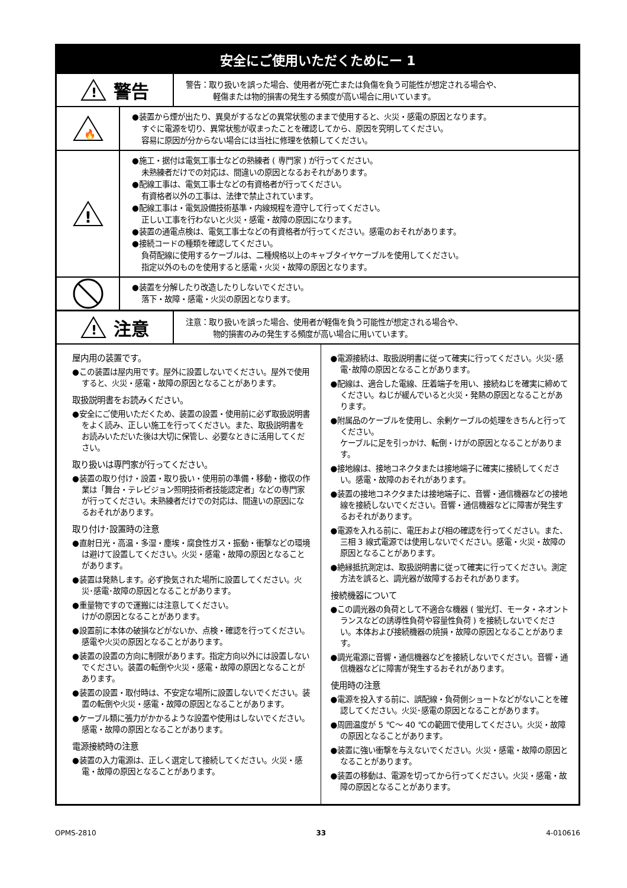安全にご使用いただくためにー 1
!
警告
警告：取り扱いを誤った場合、使用者が死亡または負傷を負う可能性が想定される場合や、
軽傷または物的損害の発生する頻度が高い場合に用いています。
🔥
●装置から煙が出たり、異臭がするなどの異常状態のままで使用すると、火災・感電の原因となります。
すぐに電源を切り、異常状態が収まったことを確認してから、原因を究明してください。
容易に原因が分からない場合には当社に修理を依頼してください。
!
●施工・据付は電気工事士などの熟練者 ( 専門家 ) が行ってください。
未熟練者だけでの対応は、間違いの原因となるおそれがあります。
●配線工事は、電気工事士などの有資格者が行ってください。
有資格者以外の工事は、法律で禁止されています。
●配線工事は・電気設備技術基準・内線規程を遵守して行ってください。
正しい工事を行わないと火災・感電・故障の原因になります。
●装置の通電点検は、電気工事士などの有資格者が行ってください。感電のおそれがあります。
●接続コードの種類を確認してください。
負荷配線に使用するケーブルは、二種規格以上のキャブタイヤケーブルを使用してください。
指定以外のものを使用すると感電・火災・故障の原因となります。
●装置を分解したり改造したりしないでください。
落下・故障・感電・火災の原因となります。
!
注意
注意：取り扱いを誤った場合、使用者が軽傷を負う可能性が想定される場合や、
物的損害のみの発生する頻度が高い場合に用いています。
屋内用の装置です。
●この装置は屋内用です。屋外に設置しないでください。屋外で使用すると、火災・感電・故障の原因となることがあります。
取扱説明書をお読みください。
●安全にご使用いただくため、装置の設置・使用前に必ず取扱説明書をよく読み、正しい施工を行ってください。また、取扱説明書をお読みいただいた後は大切に保管し、必要なときに活用してください。
取り扱いは専門家が行ってください。
●装置の取り付け・設置・取り扱い・使用前の準備・移動・撤収の作業は「舞台・テレビジョン照明技術者技能認定者」などの専門家が行ってください。未熟練者だけでの対応は、間違いの原因になるおそれがあります。
取り付け･設置時の注意
●直射日光・高温・多湿・塵埃・腐食性ガス・振動・衝撃などの環境は避けて設置してください。火災・感電・故障の原因となることがあります。
●装置は発熱します。必ず換気された場所に設置してください。火災･感電･故障の原因となることがあります。
●重量物ですので運搬には注意してください。
けがの原因となることがあります。
●設置前に本体の破損などがないか、点検・確認を行ってください。感電や火災の原因となることがあります。
●装置の設置の方向に制限があります。指定方向以外には設置しないでください。装置の転倒や火災・感電・故障の原因となることがあります。
●装置の設置・取付時は、不安定な場所に設置しないでください。装置の転倒や火災・感電・故障の原因となることがあります。
●ケーブル類に張力がかかるような設置や使用はしないでください。感電・故障の原因となることがあります。
電源接続時の注意
●装置の入力電源は、正しく選定して接続してください。火災・感電・故障の原因となることがあります。
●電源接続は、取扱説明書に従って確実に行ってください。火災･感電･故障の原因となることがあります。
●配線は、適合した電線、圧着端子を用い、接続ねじを確実に締めてください。ねじが緩んでいると火災・発熱の原因となることがあります。
●附属品のケーブルを使用し、余剰ケーブルの処理をきちんと行ってください。
ケーブルに足を引っかけ、転倒・けがの原因となることがあります。
●接地線は、接地コネクタまたは接地端子に確実に接続してください。感電・故障のおそれがあります。
●装置の接地コネクタまたは接地端子に、音響・通信機器などの接地線を接続しないでください。音響・通信機器などに障害が発生するおそれがあります。
●電源を入れる前に、電圧および相の確認を行ってください。また、三相 3 線式電源では使用しないでください。感電・火災・故障の原因となることがあります。
●絶縁抵抗測定は、取扱説明書に従って確実に行ってください。測定方法を誤ると、調光器が故障するおそれがあります。
接続機器について
●この調光器の負荷として不適合な機器 ( 蛍光灯、モータ・ネオントランスなどの誘導性負荷や容量性負荷 ) を接続しないでください。本体および接続機器の焼損・故障の原因となることがあります。
●調光電源に音響・通信機器などを接続しないでください。音響・通信機器などに障害が発生するおそれがあります。
使用時の注意
●電源を投入する前に、誤配線・負荷側ショートなどがないことを確認してください。火災･感電の原因となることがあります。
●周囲温度が 5 ℃～ 40 ℃の範囲で使用してください。火災・故障の原因となることがあります。
●装置に強い衝撃を与えないでください。火災・感電・故障の原因となることがあります。
●装置の移動は、電源を切ってから行ってください。火災・感電・故障の原因となることがあります。
OPMS-2810 33 4-010616